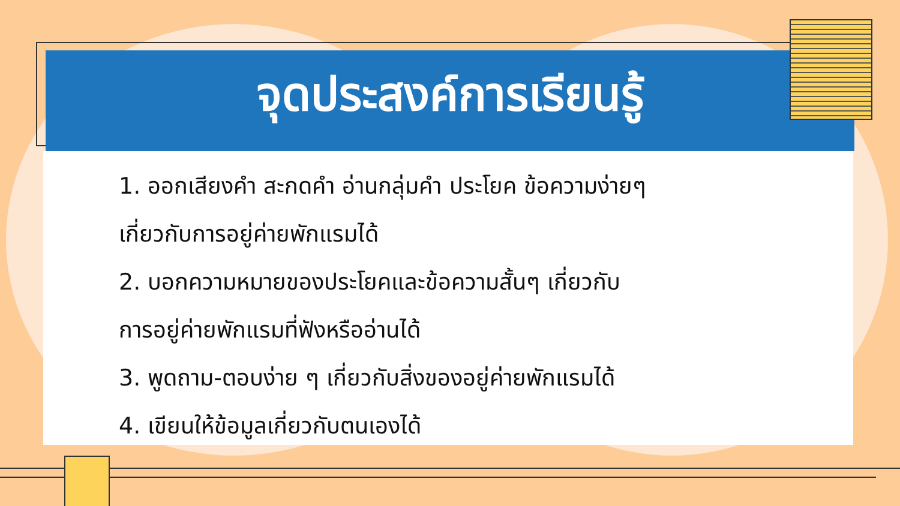จุดประสงค์การเรียนรู้
1. ออกเสียงคำ สะกดคำ อ่านกลุ่มคำ ประโยค ข้อความง่ายๆ
เกี่ยวกับการอยู่ค่ายพักแรมได้
2. บอกความหมายของประโยคและข้อความสั้นๆ เกี่ยวกับ
การอยู่ค่ายพักแรมที่ฟังหรืออ่านได้
3. พูดถาม-ตอบง่าย ๆ เกี่ยวกับสิ่งของอยู่ค่ายพักแรมได้
4. เขียนให้ข้อมูลเกี่ยวกับตนเองได้